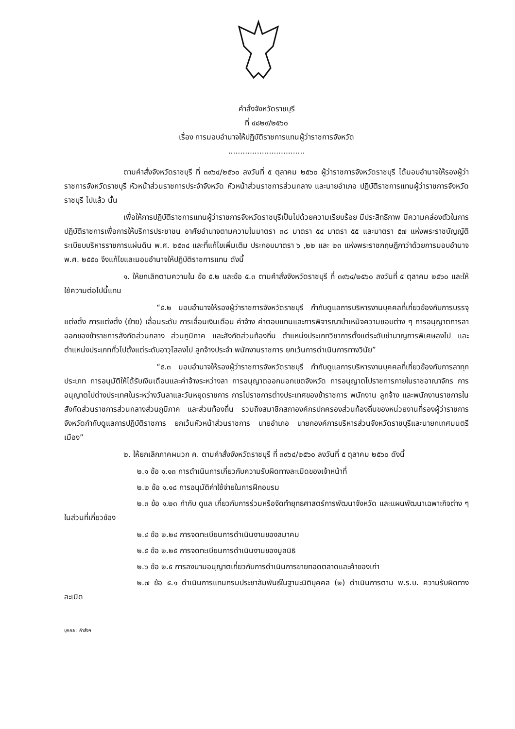คำสั่งจังหวัดราชบุรี
ที่ ๔๘๒๙/๒๕๖๐
เรื่อง การมอบอำนาจให้ปฏิบัติราชการแทนผู้ว่าราชการจังหวัด
................................
ตามคำสั่งจังหวัดราชบุรี ที่ ๓๙๖๔/๒๕๖๐ ลงวันที่ ๕ ตุลาคม ๒๕๖๐ ผู้ว่าราชการจังหวัดราชบุรี ได้มอบอำนาจให้รองผู้ว่าราชการจังหวัดราชบุรี หัวหน้าส่วนราชการประจำจังหวัด หัวหน้าส่วนราชการส่วนกลาง และนายอำเภอ ปฏิบัติราชการแทนผู้ว่าราชการจังหวัดราชบุรี ไปแล้ว นั้น
เพื่อให้การปฏิบัติราชการแทนผู้ว่าราชการจังหวัดราชบุรีเป็นไปด้วยความเรียบร้อย มีประสิทธิภาพ มีความคล่องตัวในการปฏิบัติราชการเพื่อการให้บริการประชาชน อาศัยอำนาจตามความในมาตรา ๓๘ มาตรา ๕๔ มาตรา ๕๕ และมาตรา ๕๗ แห่งพระราชบัญญัติระเบียบบริหารราชการแผ่นดิน พ.ศ. ๒๕๓๔ และที่แก้ไขเพิ่มเติม ประกอบมาตรา ๖ ,๒๒ และ ๒๓ แห่งพระราชกฤษฎีกาว่าด้วยการมอบอำนาจ พ.ศ. ๒๕๕๐ จึงแก้ไขและมอบอำนาจให้ปฏิบัติราชการแทน ดังนี้
๑. ให้ยกเลิกตามความใน ข้อ ๕.๒ และข้อ ๕.๓ ตามคำสั่งจังหวัดราชบุรี ที่ ๓๙๖๔/๒๕๖๐ ลงวันที่ ๕ ตุลาคม ๒๕๖๐ และให้ใช้ความต่อไปนี้แทน
“๕.๒ มอบอำนาจให้รองผู้ว่าราชการจังหวัดราชบุรี กำกับดูแลการบริหารงานบุคคลที่เกี่ยวข้องกับการบรรจุแต่งตั้ง การแต่งตั้ง (ย้าย) เลื่อนระดับ การเลื่อนเงินเดือน ค่าจ้าง ค่าตอบแทนและการพิจารณาบำเหน็จความชอบต่าง ๆ การอนุญาตการลาออกของข้าราชการสังกัดส่วนกลาง ส่วนภูมิภาค และสังกัดส่วนท้องถิ่น ตำแหน่งประเภทวิชาการตั้งแต่ระดับชำนาญการพิเศษลงไป และตำแหน่งประเภททั่วไปตั้งแต่ระดับอาวุโสลงไป ลูกจ้างประจำ พนักงานราชการ ยกเว้นการดำเนินการทางวินัย”
“๕.๓ มอบอำนาจให้รองผู้ว่าราชการจังหวัดราชบุรี กำกับดูแลการบริหารงานบุคคลที่เกี่ยวข้องกับการลาทุกประเภท การอนุมัติให้ได้รับเงินเดือนและค่าจ้างระหว่างลา การอนุญาตออกนอกเขตจังหวัด การอนุญาตไปราชการภายในราชอาณาจักร การอนุญาตไปต่างประเทศในระหว่างวันลาและวันหยุดราชการ การไปราชการต่างประเทศของข้าราชการ พนักงาน ลูกจ้าง และพนักงานราชการในสังกัดส่วนราชการส่วนกลางส่วนภูมิภาค และส่วนท้องถิ่น รวมถึงสมาชิกสภาองค์กรปกครองส่วนท้องถิ่นของหน่วยงานที่รองผู้ว่าราชการจังหวัดกำกับดูแลการปฏิบัติราชการ ยกเว้นหัวหน้าส่วนราชการ นายอำเภอ นายกองค์การบริหารส่วนจังหวัดราชบุรีและนายกเทศมนตรีเมือง”
๒. ให้ยกเลิกภาคผนวก ค. ตามคำสั่งจังหวัดราชบุรี ที่ ๓๙๖๔/๒๕๖๐ ลงวันที่ ๕ ตุลาคม ๒๕๖๐ ดังนี้
๒.๑ ข้อ ๑.๑๓ การดำเนินการเกี่ยวกับความรับผิดทางละเมิดของเจ้าหน้าที่
๒.๒ ข้อ ๑.๑๘ การอนุมัติค่าใช้จ่ายในการฝึกอบรม
๒.๓ ข้อ ๑.๒๓ กำกับ ดูแล เกี่ยวกับการร่วมหรือจัดทำยุทธศาสตร์การพัฒนาจังหวัด และแผนพัฒนาเฉพาะกิจต่าง ๆ ในส่วนที่เกี่ยวข้อง
๒.๔ ข้อ ๒.๒๔ การจดทะเบียนการดำเนินงานของสมาคม
๒.๕ ข้อ ๒.๒๕ การจดทะเบียนการดำเนินงานของมูลนิธิ
๒.๖ ข้อ ๒.๕ การลงนามอนุญาตเกี่ยวกับการดำเนินการขายทอดตลาดและค้าของเก่า
๒.๗ ข้อ ๕.๑ ดำเนินการแทนกรมประชาสัมพันธ์ในฐานะนิติบุคคล (๒) ดำเนินการตาม พ.ร.บ. ความรับผิดทางละเมิด
บุคคล : คำสั่งฯ